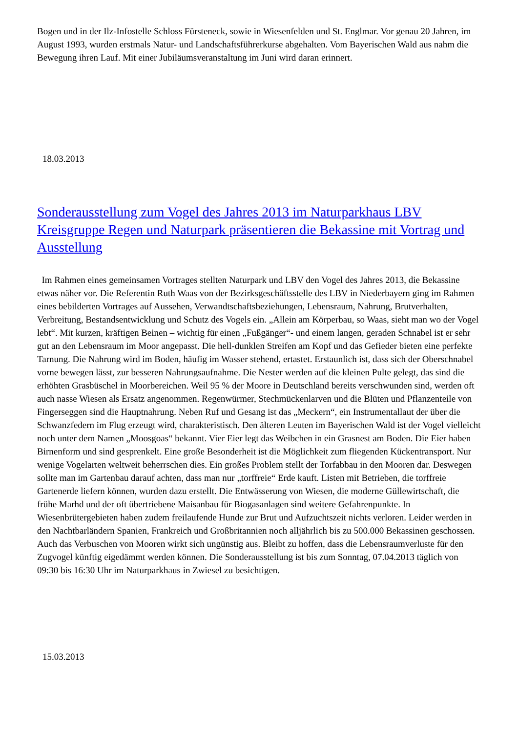Bogen und in der Ilz-Infostelle Schloss Fürsteneck, sowie in Wiesenfelden und St. Englmar. Vor genau 20 Jahren, im August 1993, wurden erstmals Natur- und Landschaftsführerkurse abgehalten. Vom Bayerischen Wald aus nahm die Bewegung ihren Lauf. Mit einer Jubiläumsveranstaltung im Juni wird daran erinnert.
18.03.2013
Sonderausstellung zum Vogel des Jahres 2013 im Naturparkhaus LBV Kreisgruppe Regen und Naturpark präsentieren die Bekassine mit Vortrag und Ausstellung
Im Rahmen eines gemeinsamen Vortrages stellten Naturpark und LBV den Vogel des Jahres 2013, die Bekassine etwas näher vor. Die Referentin Ruth Waas von der Bezirksgeschäftsstelle des LBV in Niederbayern ging im Rahmen eines bebilderten Vortrages auf Aussehen, Verwandtschaftsbeziehungen, Lebensraum, Nahrung, Brutverhalten, Verbreitung, Bestandsentwicklung und Schutz des Vogels ein. „Allein am Körperbau, so Waas, sieht man wo der Vogel lebt“. Mit kurzen, kräftigen Beinen – wichtig für einen „Fußgänger“- und einem langen, geraden Schnabel ist er sehr gut an den Lebensraum im Moor angepasst. Die hell-dunklen Streifen am Kopf und das Gefieder bieten eine perfekte Tarnung. Die Nahrung wird im Boden, häufig im Wasser stehend, ertastet. Erstaunlich ist, dass sich der Oberschnabel vorne bewegen lässt, zur besseren Nahrungsaufnahme. Die Nester werden auf die kleinen Pulte gelegt, das sind die erhöhten Grasbüschel in Moorbereichen. Weil 95 % der Moore in Deutschland bereits verschwunden sind, werden oft auch nasse Wiesen als Ersatz angenommen. Regenwürmer, Stechmückenlarven und die Blüten und Pflanzenteile von Fingerseggen sind die Hauptnahrung. Neben Ruf und Gesang ist das „Meckern“, ein Instrumentallaut der über die Schwanzfedern im Flug erzeugt wird, charakteristisch. Den älteren Leuten im Bayerischen Wald ist der Vogel vielleicht noch unter dem Namen „Moosgoas“ bekannt. Vier Eier legt das Weibchen in ein Grasnest am Boden. Die Eier haben Birnenform und sind gesprenkelt. Eine große Besonderheit ist die Möglichkeit zum fliegenden Kückentransport. Nur wenige Vogelarten weltweit beherrschen dies. Ein großes Problem stellt der Torfabbau in den Mooren dar. Deswegen sollte man im Gartenbau darauf achten, dass man nur „torffreie“ Erde kauft. Listen mit Betrieben, die torffreie Gartenerde liefern können, wurden dazu erstellt. Die Entwässerung von Wiesen, die moderne Güllewirtschaft, die frühe Marhd und der oft übertriebene Maisanbau für Biogasanlagen sind weitere Gefahrenpunkte. In Wiesenbrütergebieten haben zudem freilaufende Hunde zur Brut und Aufzuchtszeit nichts verloren. Leider werden in den Nachtbarländern Spanien, Frankreich und Großbritannien noch alljährlich bis zu 500.000 Bekassinen geschossen. Auch das Verbuschen von Mooren wirkt sich ungünstig aus. Bleibt zu hoffen, dass die Lebensraumverluste für den Zugvogel künftig eigedämmt werden können. Die Sonderausstellung ist bis zum Sonntag, 07.04.2013 täglich von 09:30 bis 16:30 Uhr im Naturparkhaus in Zwiesel zu besichtigen.
15.03.2013